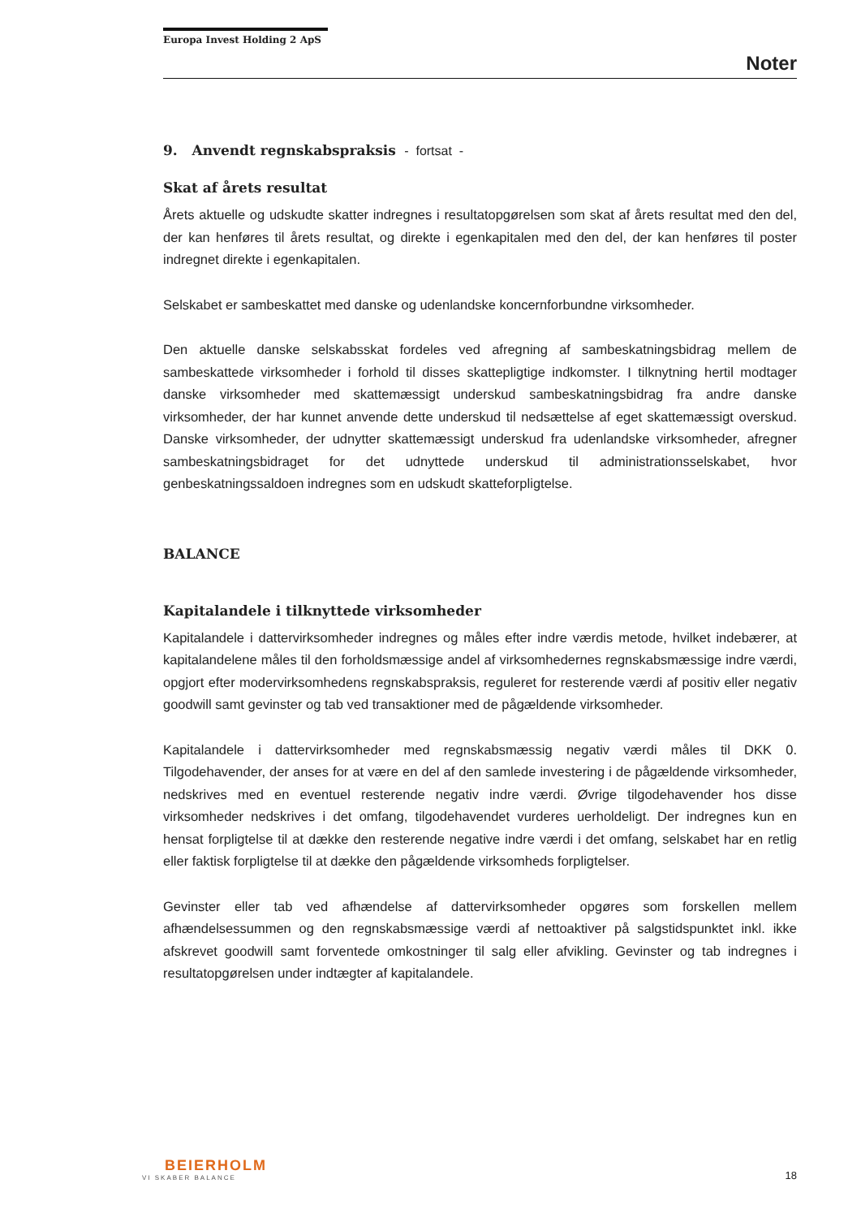Europa Invest Holding 2 ApS
Noter
9. Anvendt regnskabspraksis - fortsat -
Skat af årets resultat
Årets aktuelle og udskudte skatter indregnes i resultatopgørelsen som skat af årets resultat med den del, der kan henføres til årets resultat, og direkte i egenkapitalen med den del, der kan henføres til poster indregnet direkte i egenkapitalen.
Selskabet er sambeskattet med danske og udenlandske koncernforbundne virksomheder.
Den aktuelle danske selskabsskat fordeles ved afregning af sambeskatningsbidrag mellem de sambeskattede virksomheder i forhold til disses skattepligtige indkomster. I tilknytning hertil modtager danske virksomheder med skattemæssigt underskud sambeskatningsbidrag fra andre danske virksomheder, der har kunnet anvende dette underskud til nedsættelse af eget skattemæssigt overskud. Danske virksomheder, der udnytter skattemæssigt underskud fra udenlandske virksomheder, afregner sambeskatningsbidraget for det udnyttede underskud til administrationsselskabet, hvor genbeskatningssaldoen indregnes som en udskudt skatteforpligtelse.
BALANCE
Kapitalandele i tilknyttede virksomheder
Kapitalandele i dattervirksomheder indregnes og måles efter indre værdis metode, hvilket indebærer, at kapitalandelene måles til den forholdsmæssige andel af virksomhedernes regnskabsmæssige indre værdi, opgjort efter modervirksomhedens regnskabspraksis, reguleret for resterende værdi af positiv eller negativ goodwill samt gevinster og tab ved transaktioner med de pågældende virksomheder.
Kapitalandele i dattervirksomheder med regnskabsmæssig negativ værdi måles til DKK 0. Tilgodehavender, der anses for at være en del af den samlede investering i de pågældende virksomheder, nedskrives med en eventuel resterende negativ indre værdi. Øvrige tilgodehavender hos disse virksomheder nedskrives i det omfang, tilgodehavendet vurderes uerholdeligt. Der indregnes kun en hensat forpligtelse til at dække den resterende negative indre værdi i det omfang, selskabet har en retlig eller faktisk forpligtelse til at dække den pågældende virksomheds forpligtelser.
Gevinster eller tab ved afhændelse af dattervirksomheder opgøres som forskellen mellem afhændelsessummen og den regnskabsmæssige værdi af nettoaktiver på salgstidspunktet inkl. ikke afskrevet goodwill samt forventede omkostninger til salg eller afvikling. Gevinster og tab indregnes i resultatopgørelsen under indtægter af kapitalandele.
BEIERHOLM
VI SKABER BALANCE
18